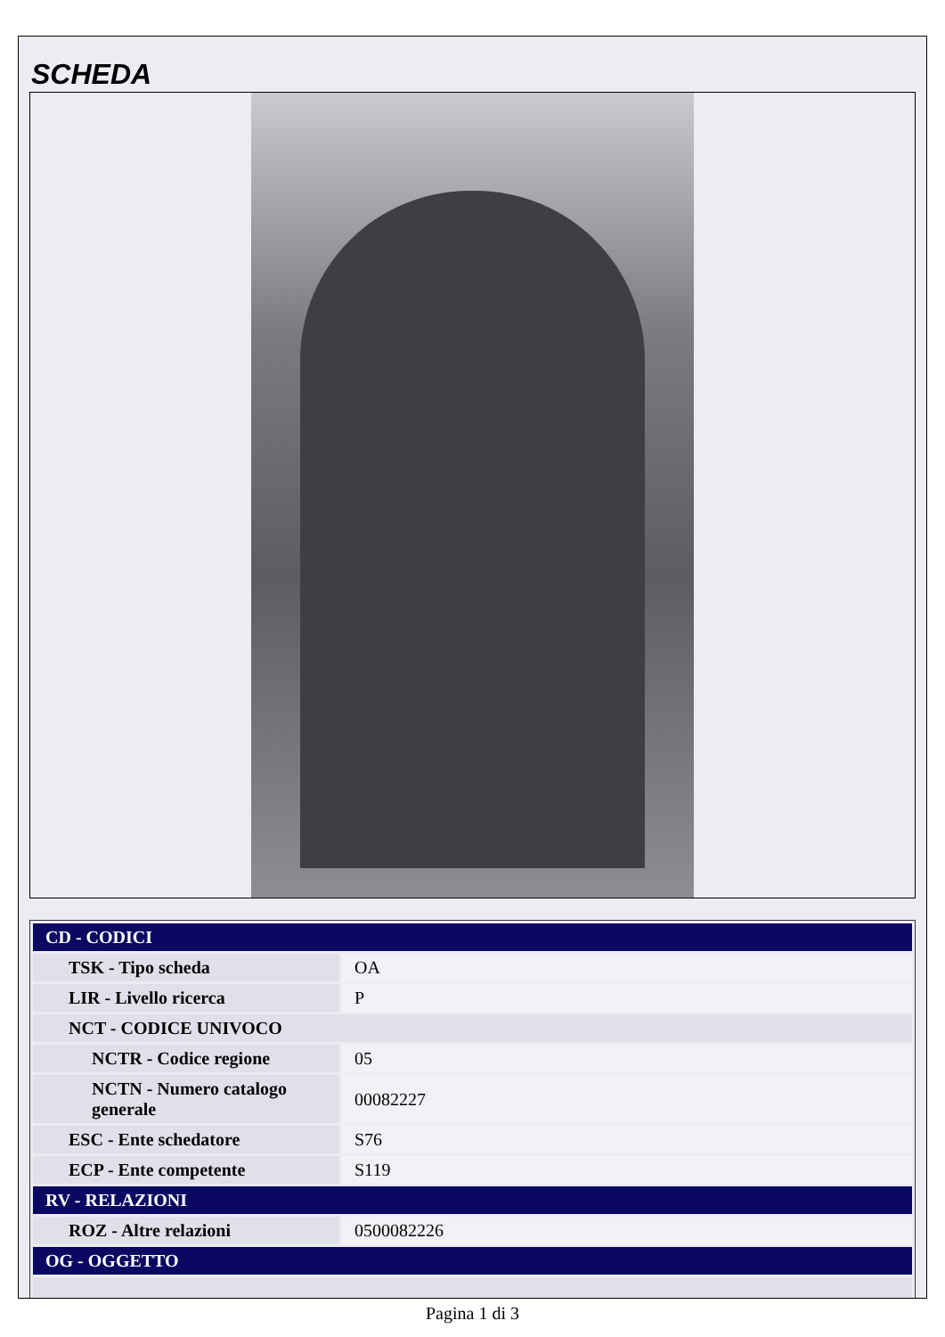SCHEDA
| CD - CODICI | |
| TSK - Tipo scheda | OA |
| LIR - Livello ricerca | P |
| NCT - CODICE UNIVOCO | |
| NCTR - Codice regione | 05 |
| NCTN - Numero catalogo generale | 00082227 |
| ESC - Ente schedatore | S76 |
| ECP - Ente competente | S119 |
| RV - RELAZIONI | |
| ROZ - Altre relazioni | 0500082226 |
| OG - OGGETTO | |
Pagina 1 di 3